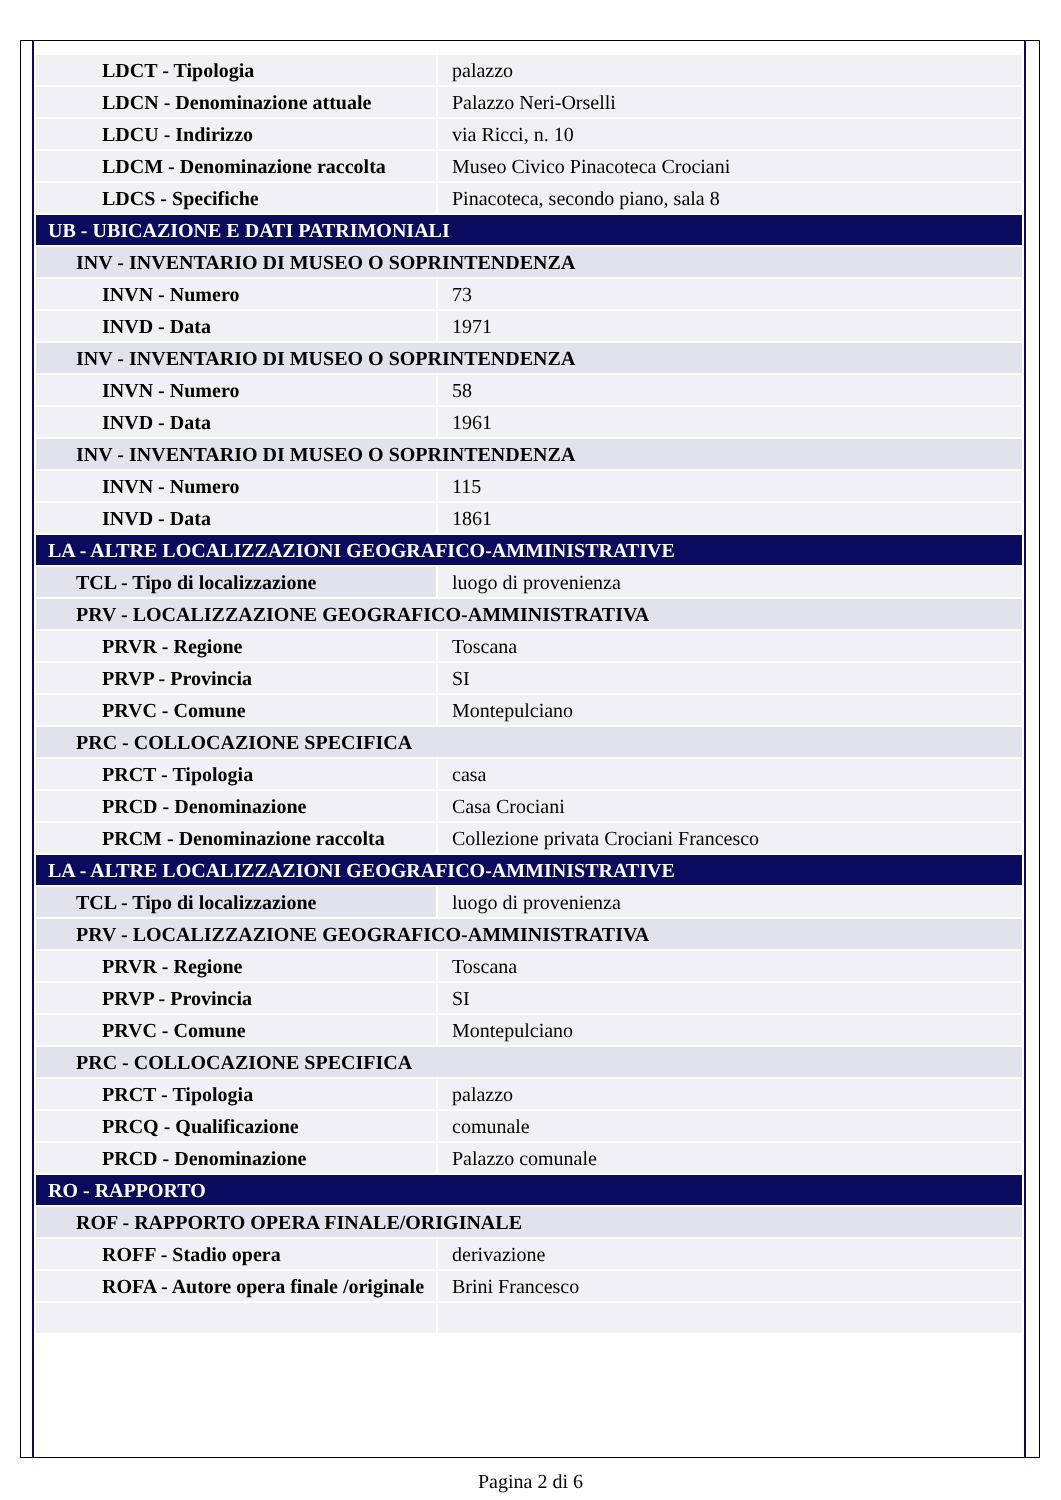| LDCT - Tipologia | palazzo |
| LDCN - Denominazione attuale | Palazzo Neri-Orselli |
| LDCU - Indirizzo | via Ricci, n. 10 |
| LDCM - Denominazione raccolta | Museo Civico Pinacoteca Crociani |
| LDCS - Specifiche | Pinacoteca, secondo piano, sala 8 |
| UB - UBICAZIONE E DATI PATRIMONIALI | |
| INV - INVENTARIO DI MUSEO O SOPRINTENDENZA | |
| INVN - Numero | 73 |
| INVD - Data | 1971 |
| INV - INVENTARIO DI MUSEO O SOPRINTENDENZA | |
| INVN - Numero | 58 |
| INVD - Data | 1961 |
| INV - INVENTARIO DI MUSEO O SOPRINTENDENZA | |
| INVN - Numero | 115 |
| INVD - Data | 1861 |
| LA - ALTRE LOCALIZZAZIONI GEOGRAFICO-AMMINISTRATIVE | |
| TCL - Tipo di localizzazione | luogo di provenienza |
| PRV - LOCALIZZAZIONE GEOGRAFICO-AMMINISTRATIVA | |
| PRVR - Regione | Toscana |
| PRVP - Provincia | SI |
| PRVC - Comune | Montepulciano |
| PRC - COLLOCAZIONE SPECIFICA | |
| PRCT - Tipologia | casa |
| PRCD - Denominazione | Casa Crociani |
| PRCM - Denominazione raccolta | Collezione privata Crociani Francesco |
| LA - ALTRE LOCALIZZAZIONI GEOGRAFICO-AMMINISTRATIVE | |
| TCL - Tipo di localizzazione | luogo di provenienza |
| PRV - LOCALIZZAZIONE GEOGRAFICO-AMMINISTRATIVA | |
| PRVR - Regione | Toscana |
| PRVP - Provincia | SI |
| PRVC - Comune | Montepulciano |
| PRC - COLLOCAZIONE SPECIFICA | |
| PRCT - Tipologia | palazzo |
| PRCQ - Qualificazione | comunale |
| PRCD - Denominazione | Palazzo comunale |
| RO - RAPPORTO | |
| ROF - RAPPORTO OPERA FINALE/ORIGINALE | |
| ROFF - Stadio opera | derivazione |
| ROFA - Autore opera finale /originale | Brini Francesco |
Pagina 2 di 6